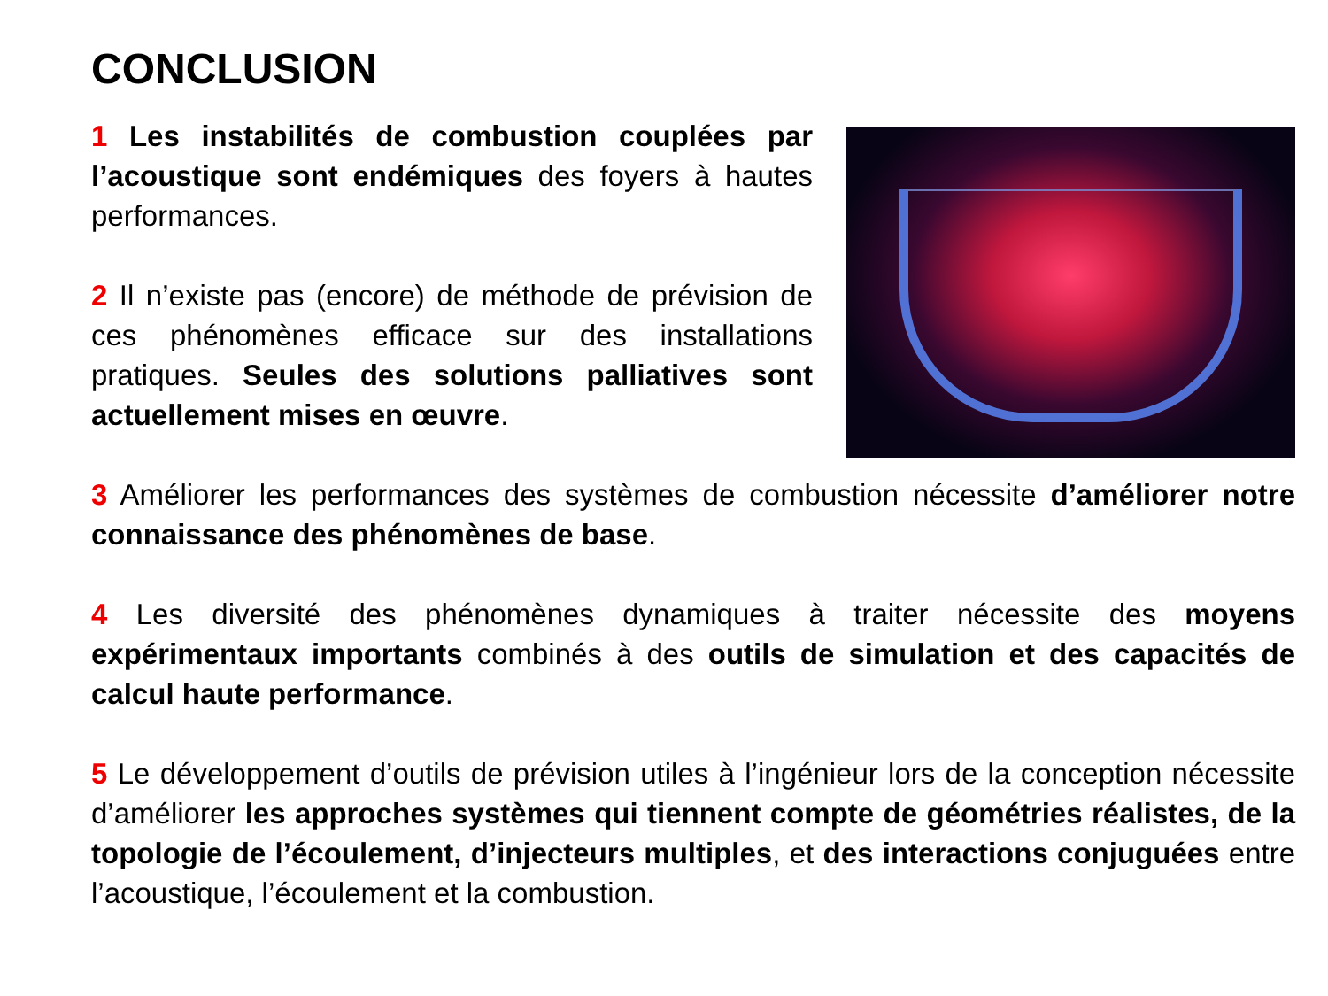CONCLUSION
1 Les instabilités de combustion couplées par l’acoustique sont endémiques des foyers à hautes performances.
2 Il n’existe pas (encore) de méthode de prévision de ces phénomènes efficace sur des installations pratiques. Seules des solutions palliatives sont actuellement mises en œuvre.
3 Améliorer les performances des systèmes de combustion nécessite d’améliorer notre connaissance des phénomènes de base.
4 Les diversité des phénomènes dynamiques à traiter nécessite des moyens expérimentaux importants combinés à des outils de simulation et des capacités de calcul haute performance.
5 Le développement d’outils de prévision utiles à l’ingénieur lors de la conception nécessite d’améliorer les approches systèmes qui tiennent compte de géométries réalistes, de la topologie de l’écoulement, d’injecteurs multiples, et des interactions conjuguées entre l’acoustique, l’écoulement et la combustion.